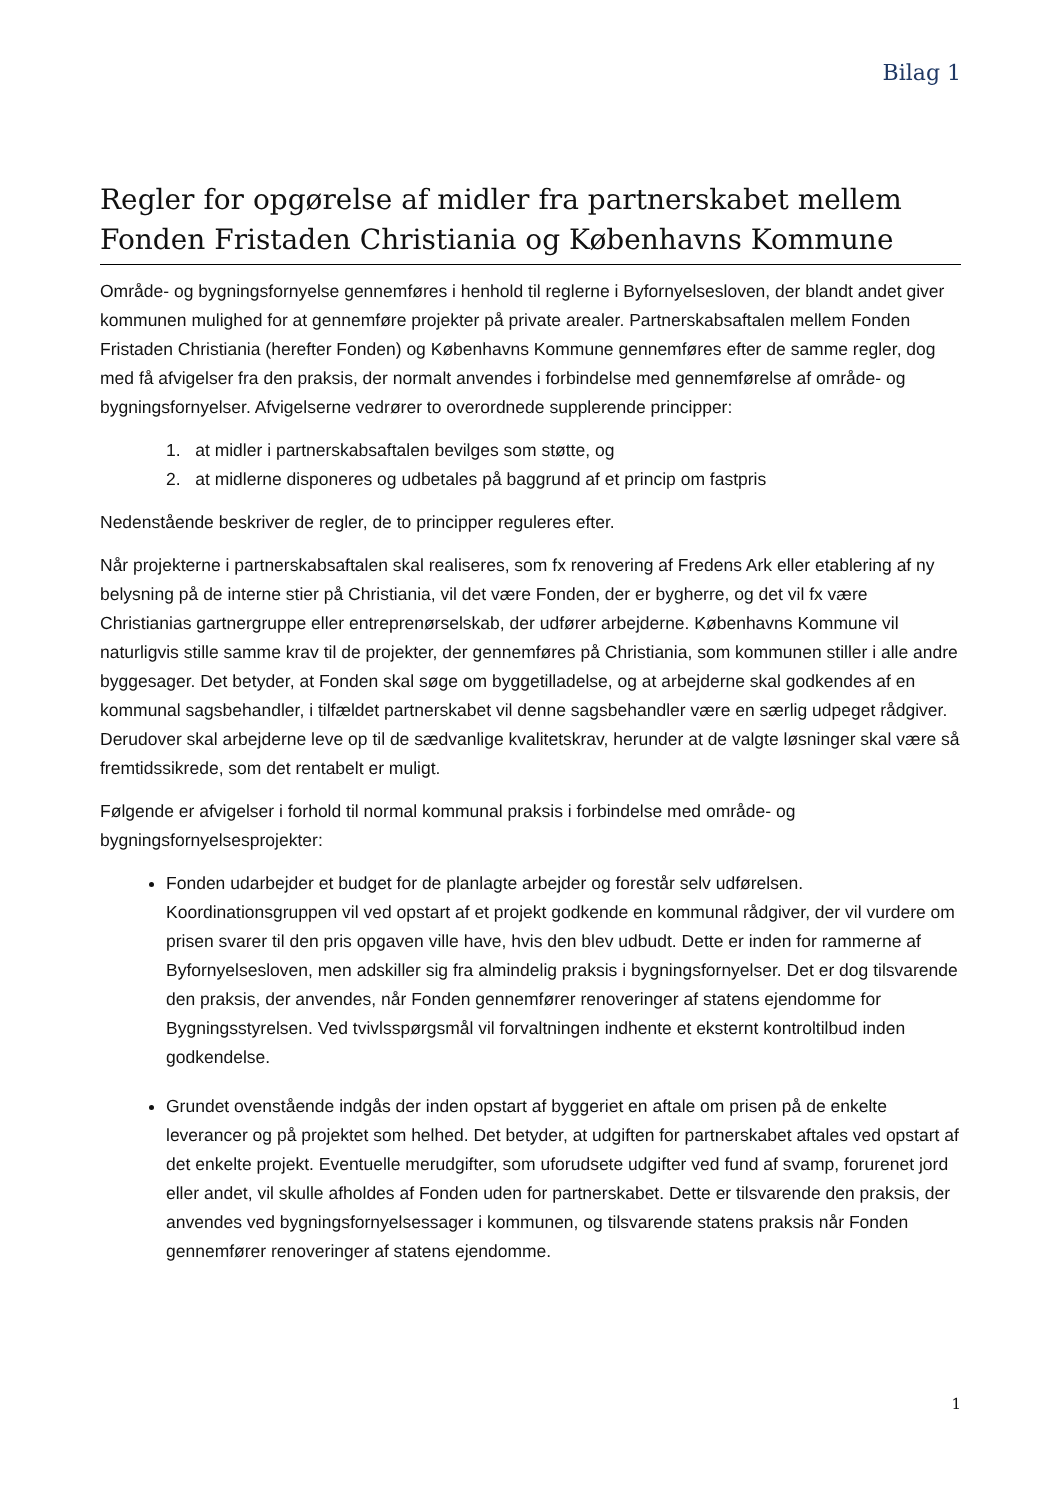Bilag 1
Regler for opgørelse af midler fra partnerskabet mellem Fonden Fristaden Christiania og Københavns Kommune
Område- og bygningsfornyelse gennemføres i henhold til reglerne i Byfornyelsesloven, der blandt andet giver kommunen mulighed for at gennemføre projekter på private arealer. Partnerskabsaftalen mellem Fonden Fristaden Christiania (herefter Fonden) og Københavns Kommune gennemføres efter de samme regler, dog med få afvigelser fra den praksis, der normalt anvendes i forbindelse med gennemførelse af område- og bygningsfornyelser. Afvigelserne vedrører to overordnede supplerende principper:
1. at midler i partnerskabsaftalen bevilges som støtte, og
2. at midlerne disponeres og udbetales på baggrund af et princip om fastpris
Nedenstående beskriver de regler, de to principper reguleres efter.
Når projekterne i partnerskabsaftalen skal realiseres, som fx renovering af Fredens Ark eller etablering af ny belysning på de interne stier på Christiania, vil det være Fonden, der er bygherre, og det vil fx være Christianias gartnergruppe eller entreprenørselskab, der udfører arbejderne. Københavns Kommune vil naturligvis stille samme krav til de projekter, der gennemføres på Christiania, som kommunen stiller i alle andre byggesager. Det betyder, at Fonden skal søge om byggetilladelse, og at arbejderne skal godkendes af en kommunal sagsbehandler, i tilfældet partnerskabet vil denne sagsbehandler være en særlig udpeget rådgiver. Derudover skal arbejderne leve op til de sædvanlige kvalitetskrav, herunder at de valgte løsninger skal være så fremtidssikrede, som det rentabelt er muligt.
Følgende er afvigelser i forhold til normal kommunal praksis i forbindelse med område- og bygningsfornyelsesprojekter:
Fonden udarbejder et budget for de planlagte arbejder og forestår selv udførelsen. Koordinationsgruppen vil ved opstart af et projekt godkende en kommunal rådgiver, der vil vurdere om prisen svarer til den pris opgaven ville have, hvis den blev udbudt. Dette er inden for rammerne af Byfornyelsesloven, men adskiller sig fra almindelig praksis i bygningsfornyelser. Det er dog tilsvarende den praksis, der anvendes, når Fonden gennemfører renoveringer af statens ejendomme for Bygningsstyrelsen. Ved tvivlsspørgsmål vil forvaltningen indhente et eksternt kontroltilbud inden godkendelse.
Grundet ovenstående indgås der inden opstart af byggeriet en aftale om prisen på de enkelte leverancer og på projektet som helhed. Det betyder, at udgiften for partnerskabet aftales ved opstart af det enkelte projekt. Eventuelle merudgifter, som uforudsete udgifter ved fund af svamp, forurenet jord eller andet, vil skulle afholdes af Fonden uden for partnerskabet. Dette er tilsvarende den praksis, der anvendes ved bygningsfornyelsessager i kommunen, og tilsvarende statens praksis når Fonden gennemfører renoveringer af statens ejendomme.
1